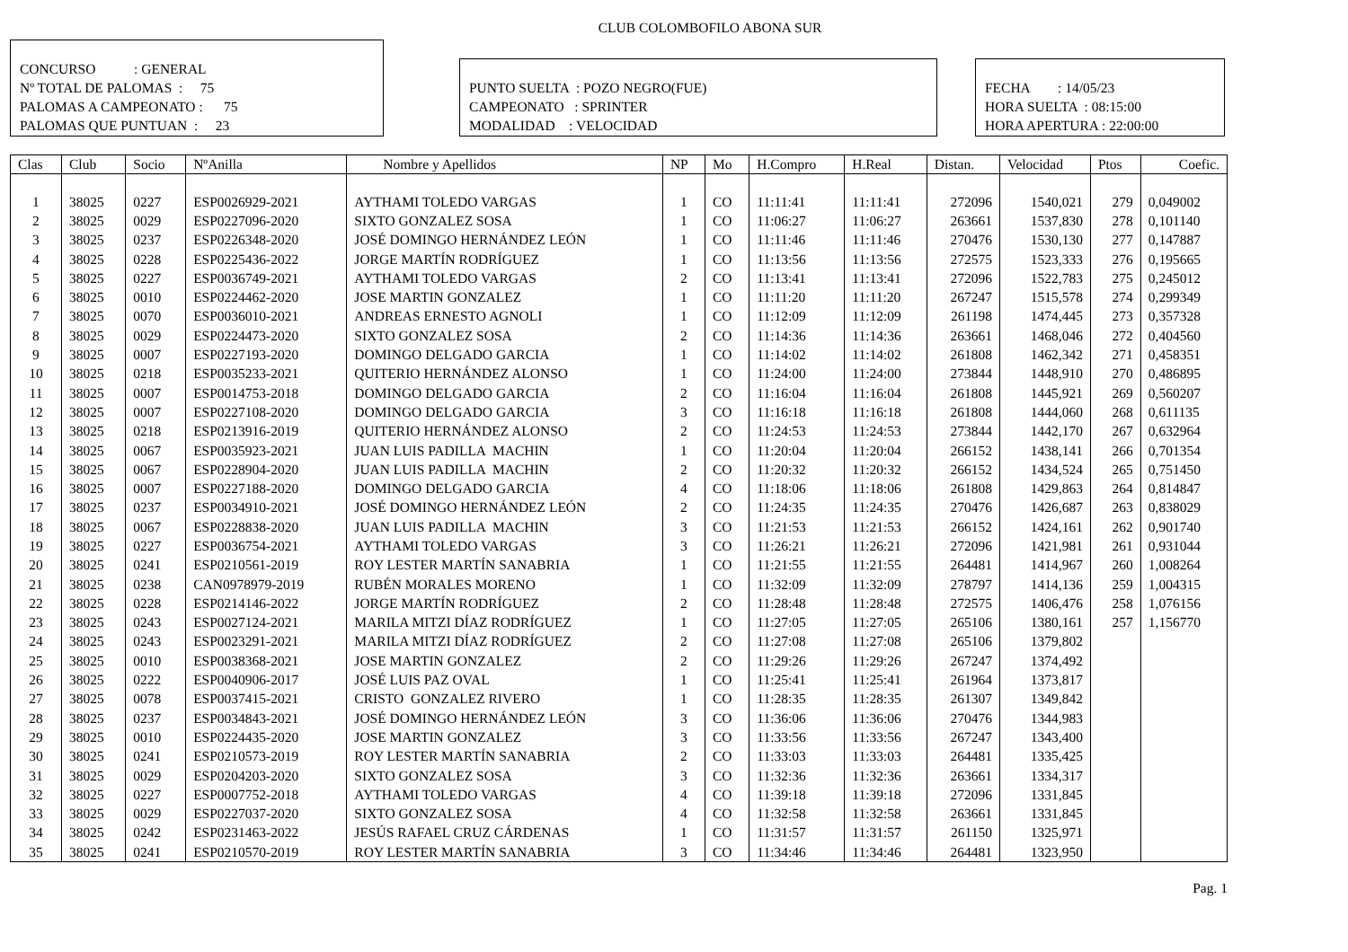CLUB COLOMBOFILO ABONA SUR
CONCURSO : GENERAL
Nº TOTAL DE PALOMAS : 75
PALOMAS A CAMPEONATO : 75
PALOMAS QUE PUNTUAN : 23
PUNTO SUELTA : POZO NEGRO(FUE)
CAMPEONATO : SPRINTER
MODALIDAD : VELOCIDAD
FECHA : 14/05/23
HORA SUELTA : 08:15:00
HORA APERTURA : 22:00:00
| Clas | Club | Socio | NºAnilla | Nombre y Apellidos | NP | Mo | H.Compro | H.Real | Distan. | Velocidad | Ptos | Coefic. |
| --- | --- | --- | --- | --- | --- | --- | --- | --- | --- | --- | --- | --- |
| 1 | 38025 | 0227 | ESP0026929-2021 | AYTHAMI TOLEDO VARGAS | 1 | CO | 11:11:41 | 11:11:41 | 272096 | 1540,021 | 279 | 0,049002 |
| 2 | 38025 | 0029 | ESP0227096-2020 | SIXTO GONZALEZ SOSA | 1 | CO | 11:06:27 | 11:06:27 | 263661 | 1537,830 | 278 | 0,101140 |
| 3 | 38025 | 0237 | ESP0226348-2020 | JOSÉ DOMINGO HERNÁNDEZ LEÓN | 1 | CO | 11:11:46 | 11:11:46 | 270476 | 1530,130 | 277 | 0,147887 |
| 4 | 38025 | 0228 | ESP0225436-2022 | JORGE MARTÍN RODRÍGUEZ | 1 | CO | 11:13:56 | 11:13:56 | 272575 | 1523,333 | 276 | 0,195665 |
| 5 | 38025 | 0227 | ESP0036749-2021 | AYTHAMI TOLEDO VARGAS | 2 | CO | 11:13:41 | 11:13:41 | 272096 | 1522,783 | 275 | 0,245012 |
| 6 | 38025 | 0010 | ESP0224462-2020 | JOSE MARTIN GONZALEZ | 1 | CO | 11:11:20 | 11:11:20 | 267247 | 1515,578 | 274 | 0,299349 |
| 7 | 38025 | 0070 | ESP0036010-2021 | ANDREAS ERNESTO AGNOLI | 1 | CO | 11:12:09 | 11:12:09 | 261198 | 1474,445 | 273 | 0,357328 |
| 8 | 38025 | 0029 | ESP0224473-2020 | SIXTO GONZALEZ SOSA | 2 | CO | 11:14:36 | 11:14:36 | 263661 | 1468,046 | 272 | 0,404560 |
| 9 | 38025 | 0007 | ESP0227193-2020 | DOMINGO DELGADO GARCIA | 1 | CO | 11:14:02 | 11:14:02 | 261808 | 1462,342 | 271 | 0,458351 |
| 10 | 38025 | 0218 | ESP0035233-2021 | QUITERIO HERNÁNDEZ ALONSO | 1 | CO | 11:24:00 | 11:24:00 | 273844 | 1448,910 | 270 | 0,486895 |
| 11 | 38025 | 0007 | ESP0014753-2018 | DOMINGO DELGADO GARCIA | 2 | CO | 11:16:04 | 11:16:04 | 261808 | 1445,921 | 269 | 0,560207 |
| 12 | 38025 | 0007 | ESP0227108-2020 | DOMINGO DELGADO GARCIA | 3 | CO | 11:16:18 | 11:16:18 | 261808 | 1444,060 | 268 | 0,611135 |
| 13 | 38025 | 0218 | ESP0213916-2019 | QUITERIO HERNÁNDEZ ALONSO | 2 | CO | 11:24:53 | 11:24:53 | 273844 | 1442,170 | 267 | 0,632964 |
| 14 | 38025 | 0067 | ESP0035923-2021 | JUAN LUIS PADILLA MACHIN | 1 | CO | 11:20:04 | 11:20:04 | 266152 | 1438,141 | 266 | 0,701354 |
| 15 | 38025 | 0067 | ESP0228904-2020 | JUAN LUIS PADILLA MACHIN | 2 | CO | 11:20:32 | 11:20:32 | 266152 | 1434,524 | 265 | 0,751450 |
| 16 | 38025 | 0007 | ESP0227188-2020 | DOMINGO DELGADO GARCIA | 4 | CO | 11:18:06 | 11:18:06 | 261808 | 1429,863 | 264 | 0,814847 |
| 17 | 38025 | 0237 | ESP0034910-2021 | JOSÉ DOMINGO HERNÁNDEZ LEÓN | 2 | CO | 11:24:35 | 11:24:35 | 270476 | 1426,687 | 263 | 0,838029 |
| 18 | 38025 | 0067 | ESP0228838-2020 | JUAN LUIS PADILLA MACHIN | 3 | CO | 11:21:53 | 11:21:53 | 266152 | 1424,161 | 262 | 0,901740 |
| 19 | 38025 | 0227 | ESP0036754-2021 | AYTHAMI TOLEDO VARGAS | 3 | CO | 11:26:21 | 11:26:21 | 272096 | 1421,981 | 261 | 0,931044 |
| 20 | 38025 | 0241 | ESP0210561-2019 | ROY LESTER MARTÍN SANABRIA | 1 | CO | 11:21:55 | 11:21:55 | 264481 | 1414,967 | 260 | 1,008264 |
| 21 | 38025 | 0238 | CAN0978979-2019 | RUBÉN MORALES MORENO | 1 | CO | 11:32:09 | 11:32:09 | 278797 | 1414,136 | 259 | 1,004315 |
| 22 | 38025 | 0228 | ESP0214146-2022 | JORGE MARTÍN RODRÍGUEZ | 2 | CO | 11:28:48 | 11:28:48 | 272575 | 1406,476 | 258 | 1,076156 |
| 23 | 38025 | 0243 | ESP0027124-2021 | MARILA MITZI DÍAZ RODRÍGUEZ | 1 | CO | 11:27:05 | 11:27:05 | 265106 | 1380,161 | 257 | 1,156770 |
| 24 | 38025 | 0243 | ESP0023291-2021 | MARILA MITZI DÍAZ RODRÍGUEZ | 2 | CO | 11:27:08 | 11:27:08 | 265106 | 1379,802 | | |
| 25 | 38025 | 0010 | ESP0038368-2021 | JOSE MARTIN GONZALEZ | 2 | CO | 11:29:26 | 11:29:26 | 267247 | 1374,492 | | |
| 26 | 38025 | 0222 | ESP0040906-2017 | JOSÉ LUIS PAZ OVAL | 1 | CO | 11:25:41 | 11:25:41 | 261964 | 1373,817 | | |
| 27 | 38025 | 0078 | ESP0037415-2021 | CRISTO GONZALEZ RIVERO | 1 | CO | 11:28:35 | 11:28:35 | 261307 | 1349,842 | | |
| 28 | 38025 | 0237 | ESP0034843-2021 | JOSÉ DOMINGO HERNÁNDEZ LEÓN | 3 | CO | 11:36:06 | 11:36:06 | 270476 | 1344,983 | | |
| 29 | 38025 | 0010 | ESP0224435-2020 | JOSE MARTIN GONZALEZ | 3 | CO | 11:33:56 | 11:33:56 | 267247 | 1343,400 | | |
| 30 | 38025 | 0241 | ESP0210573-2019 | ROY LESTER MARTÍN SANABRIA | 2 | CO | 11:33:03 | 11:33:03 | 264481 | 1335,425 | | |
| 31 | 38025 | 0029 | ESP0204203-2020 | SIXTO GONZALEZ SOSA | 3 | CO | 11:32:36 | 11:32:36 | 263661 | 1334,317 | | |
| 32 | 38025 | 0227 | ESP0007752-2018 | AYTHAMI TOLEDO VARGAS | 4 | CO | 11:39:18 | 11:39:18 | 272096 | 1331,845 | | |
| 33 | 38025 | 0029 | ESP0227037-2020 | SIXTO GONZALEZ SOSA | 4 | CO | 11:32:58 | 11:32:58 | 263661 | 1331,845 | | |
| 34 | 38025 | 0242 | ESP0231463-2022 | JESÚS RAFAEL CRUZ CÁRDENAS | 1 | CO | 11:31:57 | 11:31:57 | 261150 | 1325,971 | | |
| 35 | 38025 | 0241 | ESP0210570-2019 | ROY LESTER MARTÍN SANABRIA | 3 | CO | 11:34:46 | 11:34:46 | 264481 | 1323,950 | | |
Pag. 1